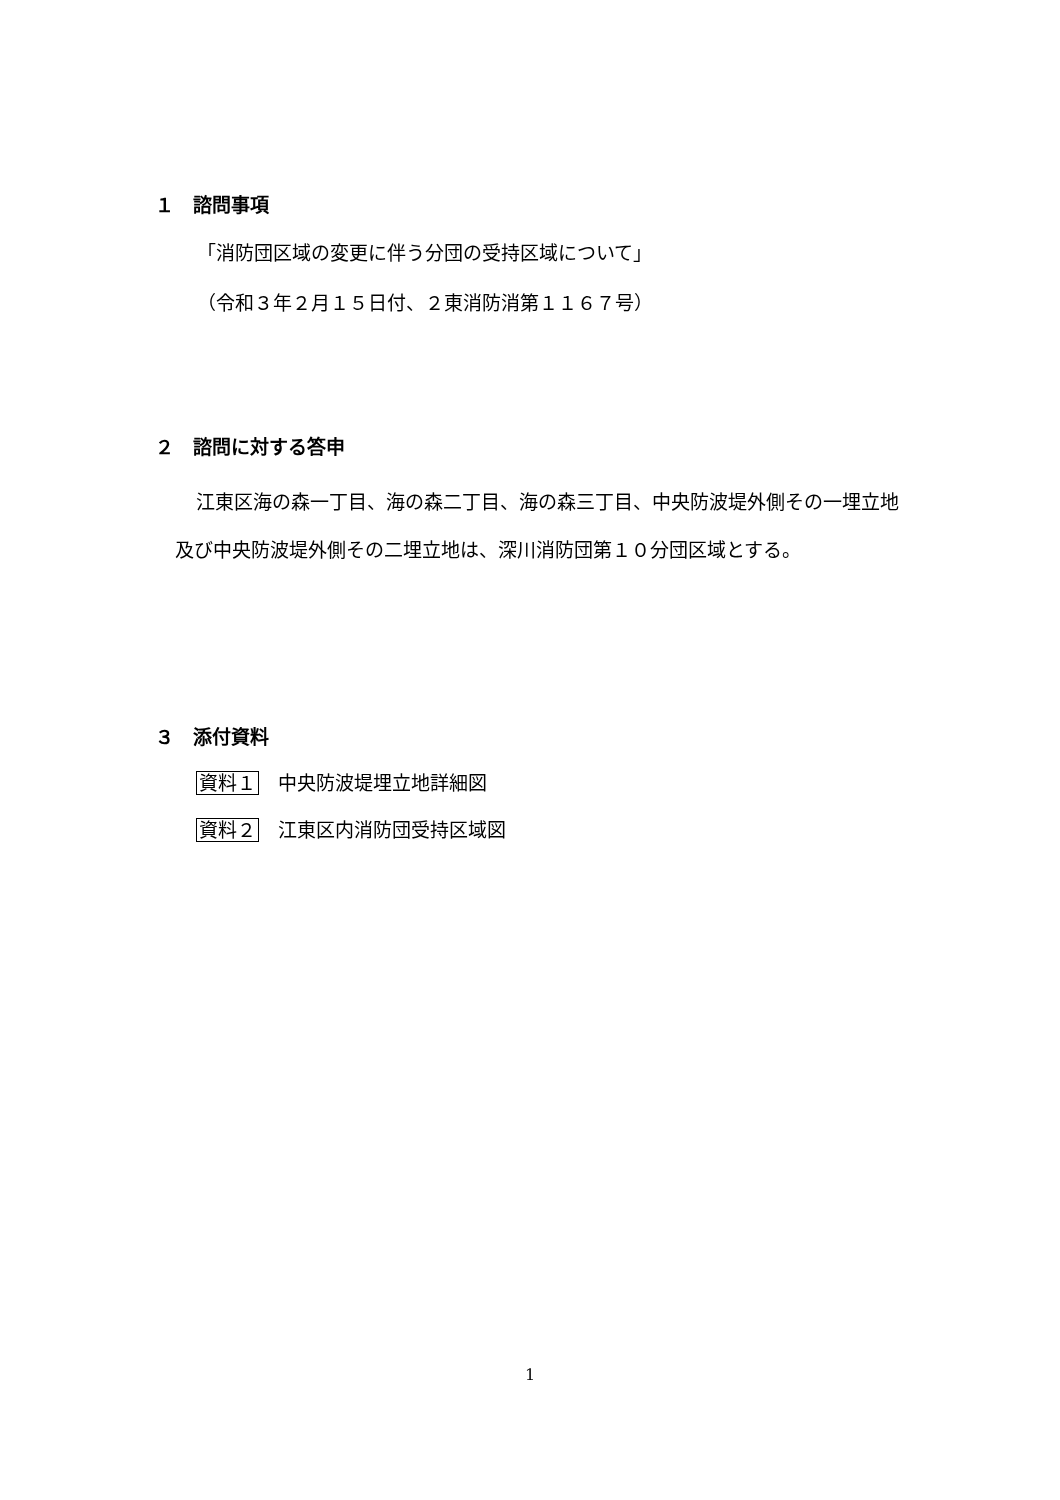１　諮問事項
「消防団区域の変更に伴う分団の受持区域について」
（令和３年２月１５日付、２東消防消第１１６７号）
２　諮問に対する答申
江東区海の森一丁目、海の森二丁目、海の森三丁目、中央防波堤外側その一埋立地及び中央防波堤外側その二埋立地は、深川消防団第１０分団区域とする。
３　添付資料
資料１　中央防波堤埋立地詳細図
資料２　江東区内消防団受持区域図
1